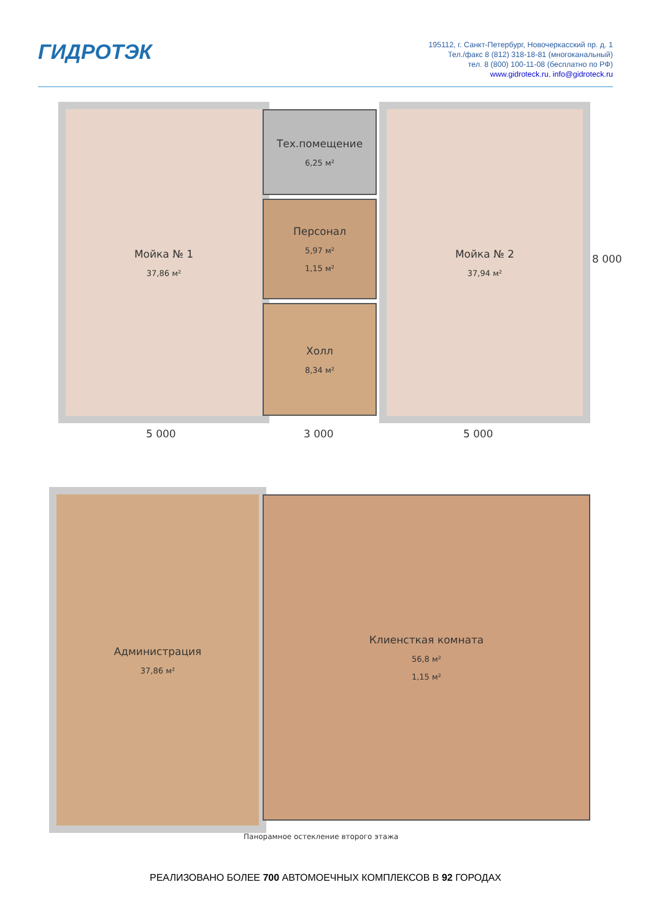ГИДРОТЭК
195112, г. Санкт-Петербург, Новочеркасский пр. д. 1
Тел./факс 8 (812) 318-18-81 (многоканальный)
тел. 8 (800) 100-11-08 (бесплатно по РФ)
www.gidroteck.ru, info@gidroteck.ru
Мойка № 1
37,86 м²
Тех.помещение
6,25 м²
Персонал
5,97 м²
1,15 м²
Холл
8,34 м²
Мойка № 2
37,94 м²
8 000
5 000 3 000 5 000
Администрация
37,86 м²
Клиенсткая комната
56,8 м²
1,15 м²
Панорамное остекление второго этажа
РЕАЛИЗОВАНО БОЛЕЕ 700 АВТОМОЕЧНЫХ КОМПЛЕКСОВ В 92 ГОРОДАХ